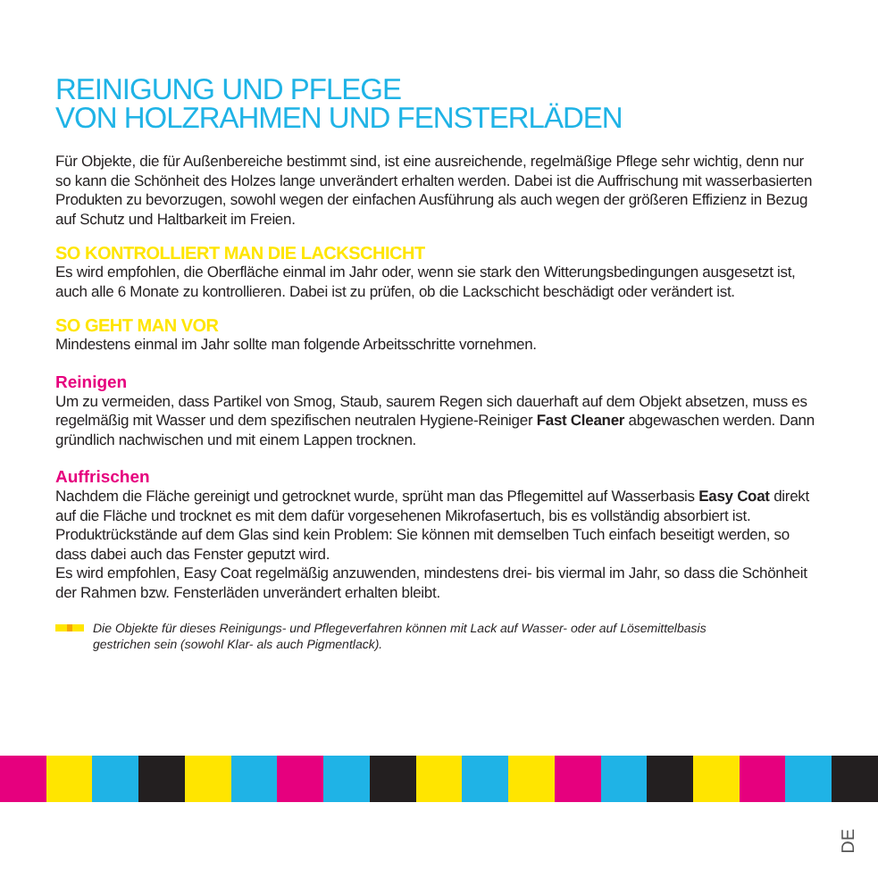REINIGUNG UND PFLEGE
VON HOLZRAHMEN UND FENSTERLÄDEN
Für Objekte, die für Außenbereiche bestimmt sind, ist eine ausreichende, regelmäßige Pflege sehr wichtig, denn nur so kann die Schönheit des Holzes lange unverändert erhalten werden. Dabei ist die Auffrischung mit wasserbasierten Produkten zu bevorzugen, sowohl wegen der einfachen Ausführung als auch wegen der größeren Effizienz in Bezug auf Schutz und Haltbarkeit im Freien.
SO KONTROLLIERT MAN DIE LACKSCHICHT
Es wird empfohlen, die Oberfläche einmal im Jahr oder, wenn sie stark den Witterungsbedingungen ausgesetzt ist, auch alle 6 Monate zu kontrollieren. Dabei ist zu prüfen, ob die Lackschicht beschädigt oder verändert ist.
SO GEHT MAN VOR
Mindestens einmal im Jahr sollte man folgende Arbeitsschritte vornehmen.
Reinigen
Um zu vermeiden, dass Partikel von Smog, Staub, saurem Regen sich dauerhaft auf dem Objekt absetzen, muss es regelmäßig mit Wasser und dem spezifischen neutralen Hygiene-Reiniger Fast Cleaner abgewaschen werden. Dann gründlich nachwischen und mit einem Lappen trocknen.
Auffrischen
Nachdem die Fläche gereinigt und getrocknet wurde, sprüht man das Pflegemittel auf Wasserbasis Easy Coat direkt auf die Fläche und trocknet es mit dem dafür vorgesehenen Mikrofasertuch, bis es vollständig absorbiert ist. Produktrückstände auf dem Glas sind kein Problem: Sie können mit demselben Tuch einfach beseitigt werden, so dass dabei auch das Fenster geputzt wird.
Es wird empfohlen, Easy Coat regelmäßig anzuwenden, mindestens drei- bis viermal im Jahr, so dass die Schönheit der Rahmen bzw. Fensterläden unverändert erhalten bleibt.
Die Objekte für dieses Reinigungs- und Pflegeverfahren können mit Lack auf Wasser- oder auf Lösemittelbasis
gestrichen sein (sowohl Klar- als auch Pigmentlack).
DE